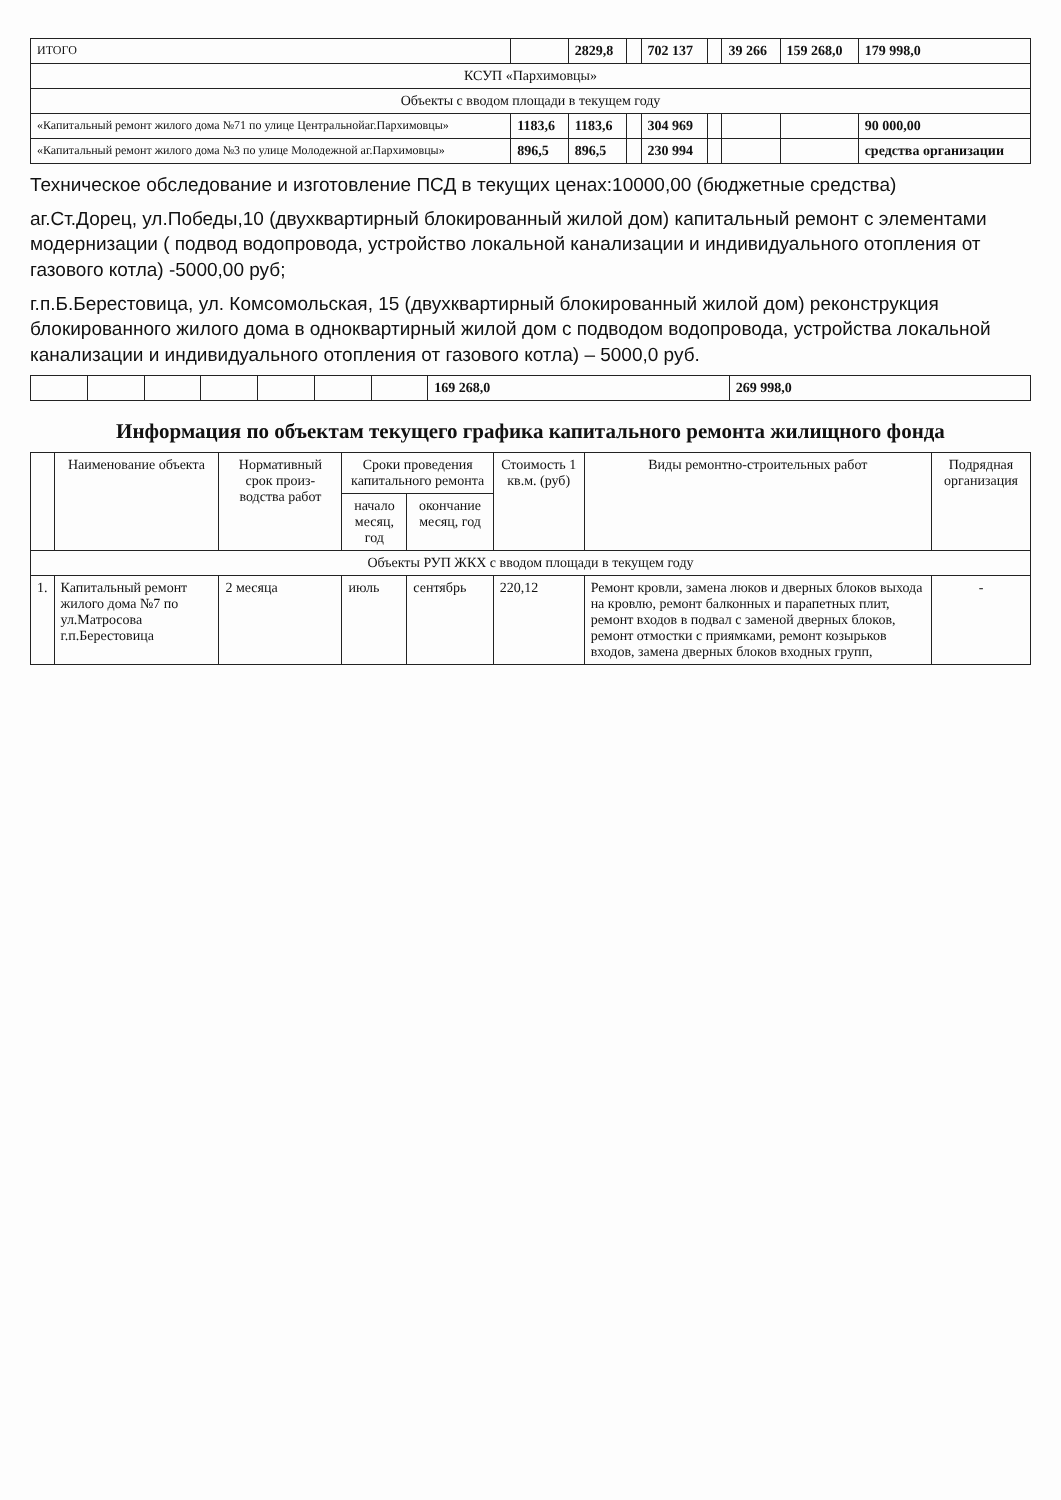| ИТОГО | | 2829,8 | | 702 137 | | 39 266 | 159 268,0 | 179 998,0 |
| КСУП «Пархимовцы» | | | | | | | | |
| Объекты с вводом площади в текущем году | | | | | | | | |
| «Капитальный ремонт жилого дома №71 по улице Центральнойаг.Пархимовцы» | 1183,6 | 1183,6 | | 304 969 | | | | 90 000,00 |
| «Капитальный ремонт жилого дома №3 по улице Молодежной аг.Пархимовцы» | 896,5 | 896,5 | | 230 994 | | | | средства организации |
Техническое обследование и изготовление ПСД в текущих ценах:10000,00 (бюджетные средства)
аг.Ст.Дорец, ул.Победы,10 (двухквартирный блокированный жилой дом) капитальный ремонт с элементами модернизации ( подвод водопровода, устройство локальной канализации и индивидуального отопления от газового котла) -5000,00 руб;
г.п.Б.Берестовица, ул. Комсомольская, 15 (двухквартирный блокированный жилой дом) реконструкция блокированного жилого дома в одноквартирный жилой дом с подводом водопровода, устройства локальной канализации и индивидуального отопления от газового котла) – 5000,0 руб.
| | | | | | | | 169 268,0 | 269 998,0 |
Информация по объектам текущего графика капитального ремонта жилищного фонда
| | Наименование объекта | Нормативный срок произ-водства работ | Сроки проведения капитального ремонта | | Стоимость 1 кв.м. (руб) | Виды ремонтно-строительных работ | Подрядная организация |
| --- | --- | --- | --- | --- | --- | --- | --- |
| | | | начало месяц, год | окончание месяц, год | | | |
| Объекты РУП ЖКХ с вводом площади в текущем году | | | | | | | |
| 1. | Капитальный ремонт жилого дома №7 по ул.Матросова г.п.Берестовица | 2 месяца | июль | сентябрь | 220,12 | Ремонт кровли, замена люков и дверных блоков выхода на кровлю, ремонт балконных и парапетных плит, ремонт входов в подвал с заменой дверных блоков, ремонт отмостки с приямками, ремонт козырьков входов, замена дверных блоков входных групп, | - |